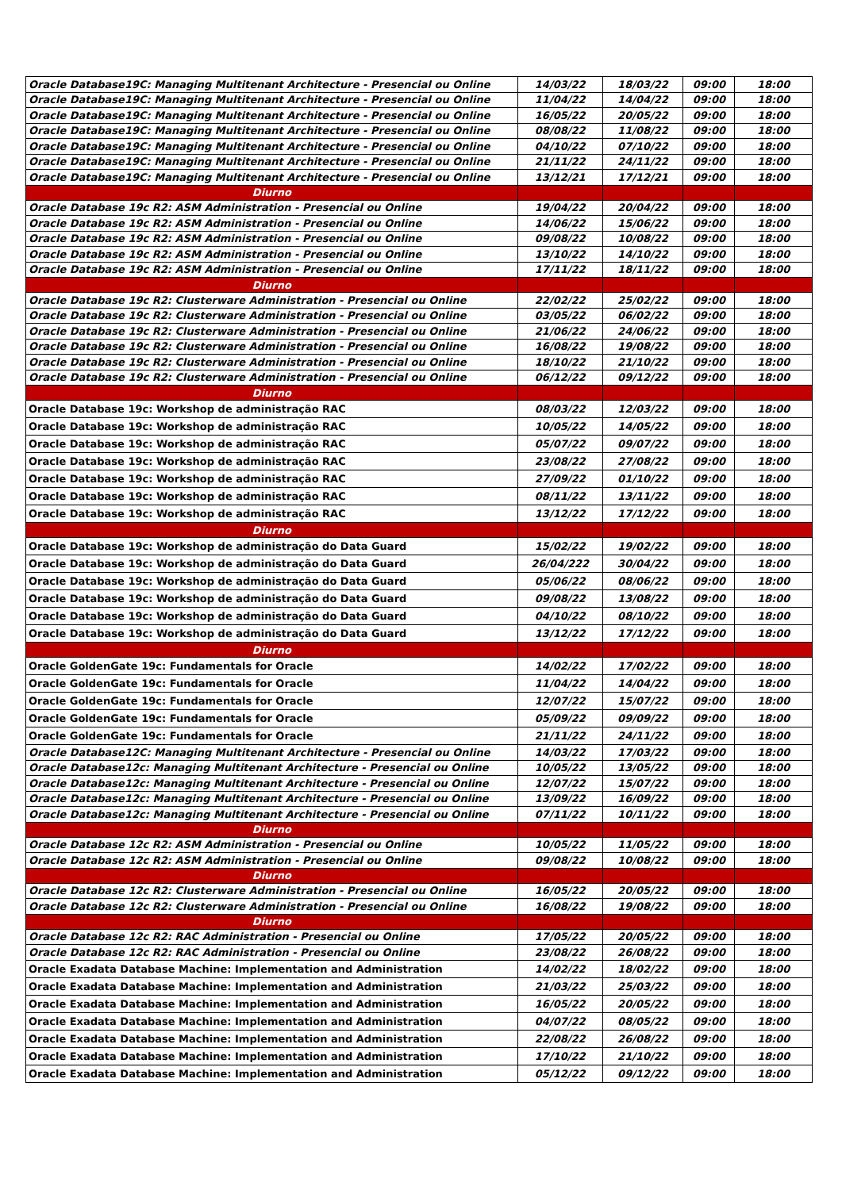| Oracle Database19C: Managing Multitenant Architecture - Presencial ou Online | 14/03/22 | 18/03/22 | 09:00 | 18:00 |
| Oracle Database19C: Managing Multitenant Architecture - Presencial ou Online | 11/04/22 | 14/04/22 | 09:00 | 18:00 |
| Oracle Database19C: Managing Multitenant Architecture - Presencial ou Online | 16/05/22 | 20/05/22 | 09:00 | 18:00 |
| Oracle Database19C: Managing Multitenant Architecture - Presencial ou Online | 08/08/22 | 11/08/22 | 09:00 | 18:00 |
| Oracle Database19C: Managing Multitenant Architecture - Presencial ou Online | 04/10/22 | 07/10/22 | 09:00 | 18:00 |
| Oracle Database19C: Managing Multitenant Architecture - Presencial ou Online | 21/11/22 | 24/11/22 | 09:00 | 18:00 |
| Oracle Database19C: Managing Multitenant Architecture - Presencial ou Online | 13/12/21 | 17/12/21 | 09:00 | 18:00 |
| Diurno | | | | |
| Oracle Database 19c R2: ASM Administration - Presencial ou Online | 19/04/22 | 20/04/22 | 09:00 | 18:00 |
| Oracle Database 19c R2: ASM Administration - Presencial ou Online | 14/06/22 | 15/06/22 | 09:00 | 18:00 |
| Oracle Database 19c R2: ASM Administration - Presencial ou Online | 09/08/22 | 10/08/22 | 09:00 | 18:00 |
| Oracle Database 19c R2: ASM Administration - Presencial ou Online | 13/10/22 | 14/10/22 | 09:00 | 18:00 |
| Oracle Database 19c R2: ASM Administration - Presencial ou Online | 17/11/22 | 18/11/22 | 09:00 | 18:00 |
| Diurno | | | | |
| Oracle Database 19c R2: Clusterware Administration - Presencial ou Online | 22/02/22 | 25/02/22 | 09:00 | 18:00 |
| Oracle Database 19c R2: Clusterware Administration - Presencial ou Online | 03/05/22 | 06/02/22 | 09:00 | 18:00 |
| Oracle Database 19c R2: Clusterware Administration - Presencial ou Online | 21/06/22 | 24/06/22 | 09:00 | 18:00 |
| Oracle Database 19c R2: Clusterware Administration - Presencial ou Online | 16/08/22 | 19/08/22 | 09:00 | 18:00 |
| Oracle Database 19c R2: Clusterware Administration - Presencial ou Online | 18/10/22 | 21/10/22 | 09:00 | 18:00 |
| Oracle Database 19c R2: Clusterware Administration - Presencial ou Online | 06/12/22 | 09/12/22 | 09:00 | 18:00 |
| Diurno | | | | |
| Oracle Database 19c: Workshop de administração RAC | 08/03/22 | 12/03/22 | 09:00 | 18:00 |
| Oracle Database 19c: Workshop de administração RAC | 10/05/22 | 14/05/22 | 09:00 | 18:00 |
| Oracle Database 19c: Workshop de administração RAC | 05/07/22 | 09/07/22 | 09:00 | 18:00 |
| Oracle Database 19c: Workshop de administração RAC | 23/08/22 | 27/08/22 | 09:00 | 18:00 |
| Oracle Database 19c: Workshop de administração RAC | 27/09/22 | 01/10/22 | 09:00 | 18:00 |
| Oracle Database 19c: Workshop de administração RAC | 08/11/22 | 13/11/22 | 09:00 | 18:00 |
| Oracle Database 19c: Workshop de administração RAC | 13/12/22 | 17/12/22 | 09:00 | 18:00 |
| Diurno | | | | |
| Oracle Database 19c: Workshop de administração do Data Guard | 15/02/22 | 19/02/22 | 09:00 | 18:00 |
| Oracle Database 19c: Workshop de administração do Data Guard | 26/04/222 | 30/04/22 | 09:00 | 18:00 |
| Oracle Database 19c: Workshop de administração do Data Guard | 05/06/22 | 08/06/22 | 09:00 | 18:00 |
| Oracle Database 19c: Workshop de administração do Data Guard | 09/08/22 | 13/08/22 | 09:00 | 18:00 |
| Oracle Database 19c: Workshop de administração do Data Guard | 04/10/22 | 08/10/22 | 09:00 | 18:00 |
| Oracle Database 19c: Workshop de administração do Data Guard | 13/12/22 | 17/12/22 | 09:00 | 18:00 |
| Diurno | | | | |
| Oracle GoldenGate 19c: Fundamentals for Oracle | 14/02/22 | 17/02/22 | 09:00 | 18:00 |
| Oracle GoldenGate 19c: Fundamentals for Oracle | 11/04/22 | 14/04/22 | 09:00 | 18:00 |
| Oracle GoldenGate 19c: Fundamentals for Oracle | 12/07/22 | 15/07/22 | 09:00 | 18:00 |
| Oracle GoldenGate 19c: Fundamentals for Oracle | 05/09/22 | 09/09/22 | 09:00 | 18:00 |
| Oracle GoldenGate 19c: Fundamentals for Oracle | 21/11/22 | 24/11/22 | 09:00 | 18:00 |
| Oracle Database12C: Managing Multitenant Architecture - Presencial ou Online | 14/03/22 | 17/03/22 | 09:00 | 18:00 |
| Oracle Database12c: Managing Multitenant Architecture - Presencial ou Online | 10/05/22 | 13/05/22 | 09:00 | 18:00 |
| Oracle Database12c: Managing Multitenant Architecture - Presencial ou Online | 12/07/22 | 15/07/22 | 09:00 | 18:00 |
| Oracle Database12c: Managing Multitenant Architecture - Presencial ou Online | 13/09/22 | 16/09/22 | 09:00 | 18:00 |
| Oracle Database12c: Managing Multitenant Architecture - Presencial ou Online | 07/11/22 | 10/11/22 | 09:00 | 18:00 |
| Diurno | | | | |
| Oracle Database 12c R2: ASM Administration - Presencial ou Online | 10/05/22 | 11/05/22 | 09:00 | 18:00 |
| Oracle Database 12c R2: ASM Administration - Presencial ou Online | 09/08/22 | 10/08/22 | 09:00 | 18:00 |
| Diurno | | | | |
| Oracle Database 12c R2: Clusterware Administration - Presencial ou Online | 16/05/22 | 20/05/22 | 09:00 | 18:00 |
| Oracle Database 12c R2: Clusterware Administration - Presencial ou Online | 16/08/22 | 19/08/22 | 09:00 | 18:00 |
| Diurno | | | | |
| Oracle Database 12c R2: RAC Administration - Presencial ou Online | 17/05/22 | 20/05/22 | 09:00 | 18:00 |
| Oracle Database 12c R2: RAC Administration - Presencial ou Online | 23/08/22 | 26/08/22 | 09:00 | 18:00 |
| Oracle Exadata Database Machine: Implementation and Administration | 14/02/22 | 18/02/22 | 09:00 | 18:00 |
| Oracle Exadata Database Machine: Implementation and Administration | 21/03/22 | 25/03/22 | 09:00 | 18:00 |
| Oracle Exadata Database Machine: Implementation and Administration | 16/05/22 | 20/05/22 | 09:00 | 18:00 |
| Oracle Exadata Database Machine: Implementation and Administration | 04/07/22 | 08/05/22 | 09:00 | 18:00 |
| Oracle Exadata Database Machine: Implementation and Administration | 22/08/22 | 26/08/22 | 09:00 | 18:00 |
| Oracle Exadata Database Machine: Implementation and Administration | 17/10/22 | 21/10/22 | 09:00 | 18:00 |
| Oracle Exadata Database Machine: Implementation and Administration | 05/12/22 | 09/12/22 | 09:00 | 18:00 |